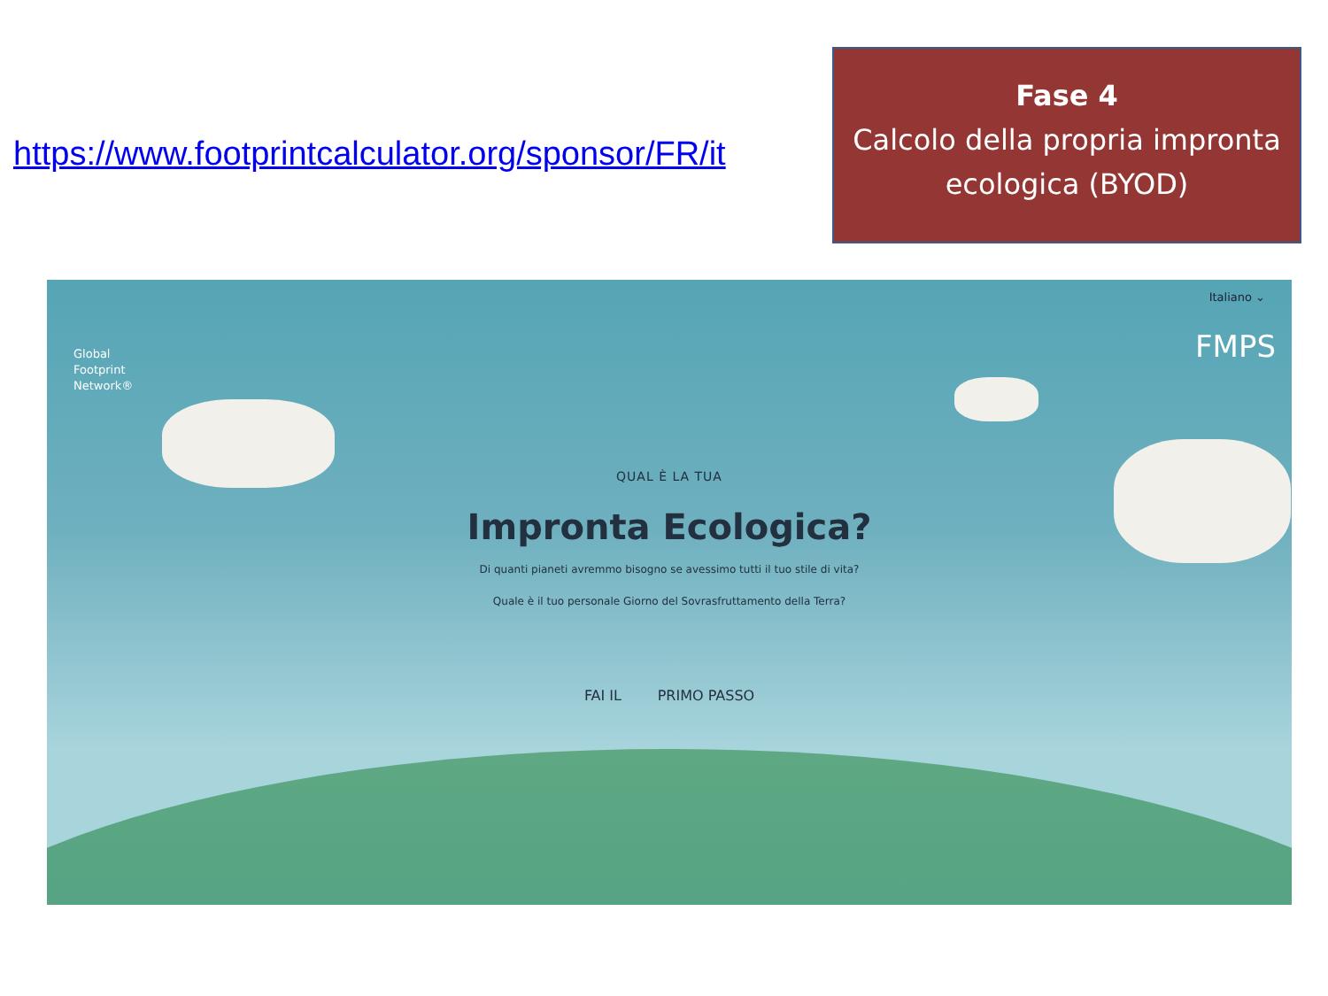https://www.footprintcalculator.org/sponsor/FR/it
Fase 4
Calcolo della propria impronta ecologica (BYOD)
Italiano ⌄
Global
Footprint
Network®
FMPS
QUAL È LA TUA
Impronta Ecologica?
Di quanti pianeti avremmo bisogno se avessimo tutti il tuo stile di vita?
Quale è il tuo personale Giorno del Sovrasfruttamento della Terra?
FAI IL PRIMO PASSO